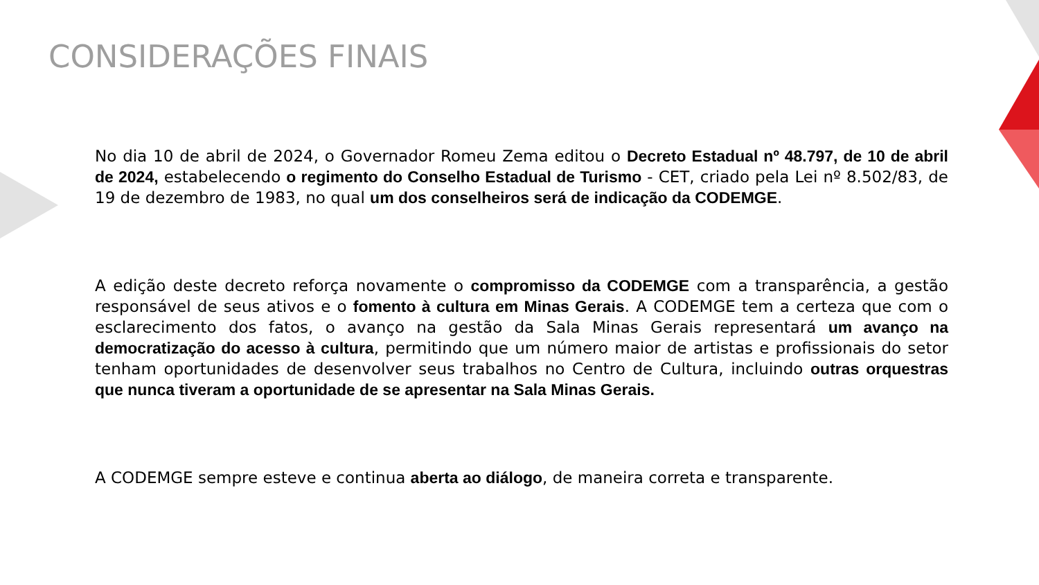CONSIDERAÇÕES FINAIS
No dia 10 de abril de 2024, o Governador Romeu Zema editou o Decreto Estadual nº 48.797, de 10 de abril de 2024, estabelecendo o regimento do Conselho Estadual de Turismo - CET, criado pela Lei nº 8.502/83, de 19 de dezembro de 1983, no qual um dos conselheiros será de indicação da CODEMGE.
A edição deste decreto reforça novamente o compromisso da CODEMGE com a transparência, a gestão responsável de seus ativos e o fomento à cultura em Minas Gerais. A CODEMGE tem a certeza que com o esclarecimento dos fatos, o avanço na gestão da Sala Minas Gerais representará um avanço na democratização do acesso à cultura, permitindo que um número maior de artistas e profissionais do setor tenham oportunidades de desenvolver seus trabalhos no Centro de Cultura, incluindo outras orquestras que nunca tiveram a oportunidade de se apresentar na Sala Minas Gerais.
A CODEMGE sempre esteve e continua aberta ao diálogo, de maneira correta e transparente.